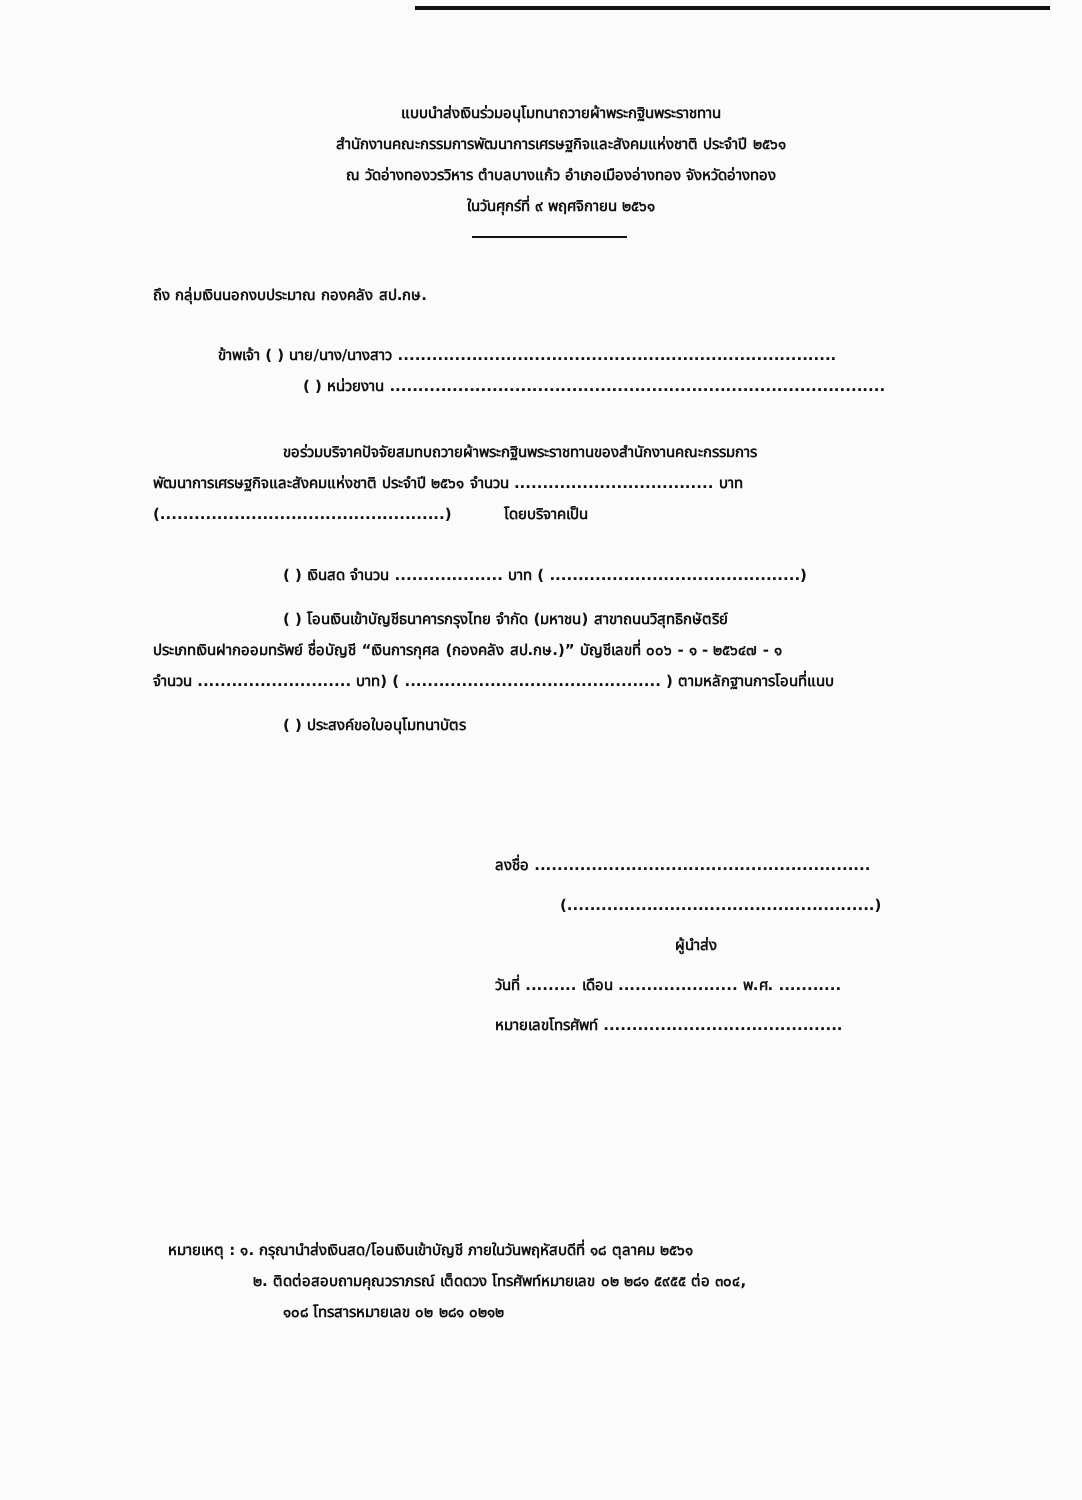แบบนำส่งเงินร่วมอนุโมทนาถวายผ้าพระกฐินพระราชทาน
สำนักงานคณะกรรมการพัฒนาการเศรษฐกิจและสังคมแห่งชาติ ประจำปี ๒๕๖๑
ณ วัดอ่างทองวรวิหาร ตำบลบางแก้ว อำเภอเมืองอ่างทอง จังหวัดอ่างทอง
ในวันศุกร์ที่ ๙ พฤศจิกายน ๒๕๖๑
ถึง กลุ่มเงินนอกงบประมาณ กองคลัง สป.กษ.
ข้าพเจ้า ( ) นาย/นาง/นางสาว .............................................................................
( ) หน่วยงาน .......................................................................................
ขอร่วมบริจาคปัจจัยสมทบถวายผ้าพระกฐินพระราชทานของสำนักงานคณะกรรมการ
พัฒนาการเศรษฐกิจและสังคมแห่งชาติ ประจำปี ๒๕๖๑ จำนวน ................................... บาท
(..................................................) โดยบริจาคเป็น
( ) เงินสด จำนวน ................... บาท ( ............................................)
( ) โอนเงินเข้าบัญชีธนาคารกรุงไทย จำกัด (มหาชน) สาขาถนนวิสุทธิกษัตริย์
ประเภทเงินฝากออมทรัพย์ ชื่อบัญชี “เงินการกุศล (กองคลัง สป.กษ.)” บัญชีเลขที่ ๐๐๖ - ๑ - ๒๕๖๔๗ - ๑
จำนวน ........................... บาท) ( ............................................. ) ตามหลักฐานการโอนที่แนบ
( ) ประสงค์ขอใบอนุโมทนาบัตร
ลงชื่อ ...........................................................
(......................................................)
ผู้นำส่ง
วันที่ ......... เดือน ..................... พ.ศ. ...........
หมายเลขโทรศัพท์ ..........................................
หมายเหตุ : ๑. กรุณานำส่งเงินสด/โอนเงินเข้าบัญชี ภายในวันพฤหัสบดีที่ ๑๘ ตุลาคม ๒๕๖๑
๒. ติดต่อสอบถามคุณวราภรณ์ เต็ดดวง โทรศัพท์หมายเลข ๐๒ ๒๘๑ ๕๙๕๕ ต่อ ๓๐๔,
๑๐๘ โทรสารหมายเลข ๐๒ ๒๘๑ ๐๒๑๒